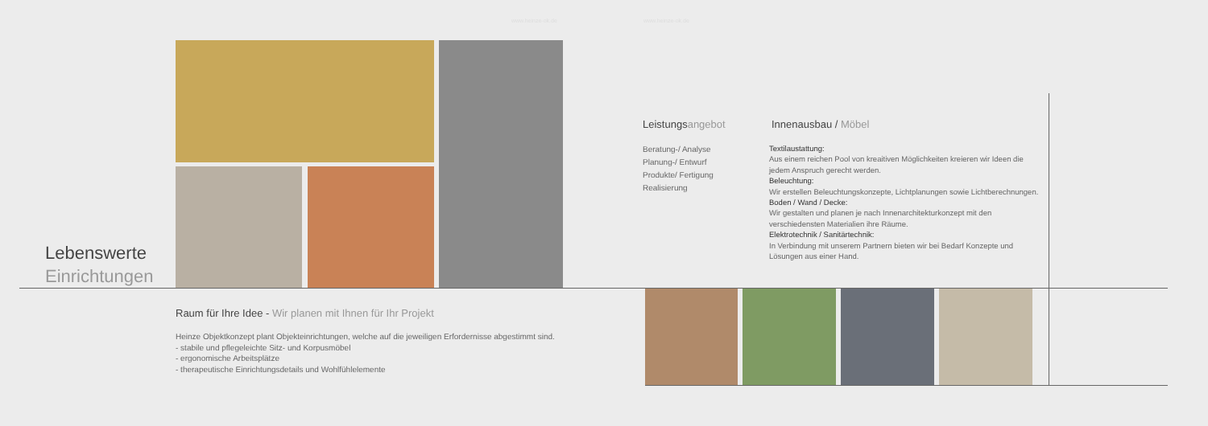www.heinze-ok.de www.heinze-ok.de
Lebenswerte
Einrichtungen
Raum für Ihre Idee - Wir planen mit Ihnen für Ihr Projekt
Heinze Objektkonzept plant Objekteinrichtungen, welche auf die jeweiligen Erfordernisse abgestimmt sind.
- stabile und pflegeleichte Sitz- und Korpusmöbel
- ergonomische Arbeitsplätze
- therapeutische Einrichtungsdetails und Wohlfühlelemente
Leistungsangebot
Beratung-/ Analyse
Planung-/ Entwurf
Produkte/ Fertigung
Realisierung
Innenausbau / Möbel
Textilaustattung:
Aus einem reichen Pool von kreaitiven Möglichkeiten kreieren wir Ideen die jedem Anspruch gerecht werden.
Beleuchtung:
Wir erstellen Beleuchtungskonzepte, Lichtplanungen sowie Lichtberechnungen.
Boden / Wand / Decke:
Wir gestalten und planen je nach Innenarchitekturkonzept mit den verschiedensten Materialien ihre Räume.
Elektrotechnik / Sanitärtechnik:
In Verbindung mit unserem Partnern bieten wir bei Bedarf Konzepte und Lösungen aus einer Hand.